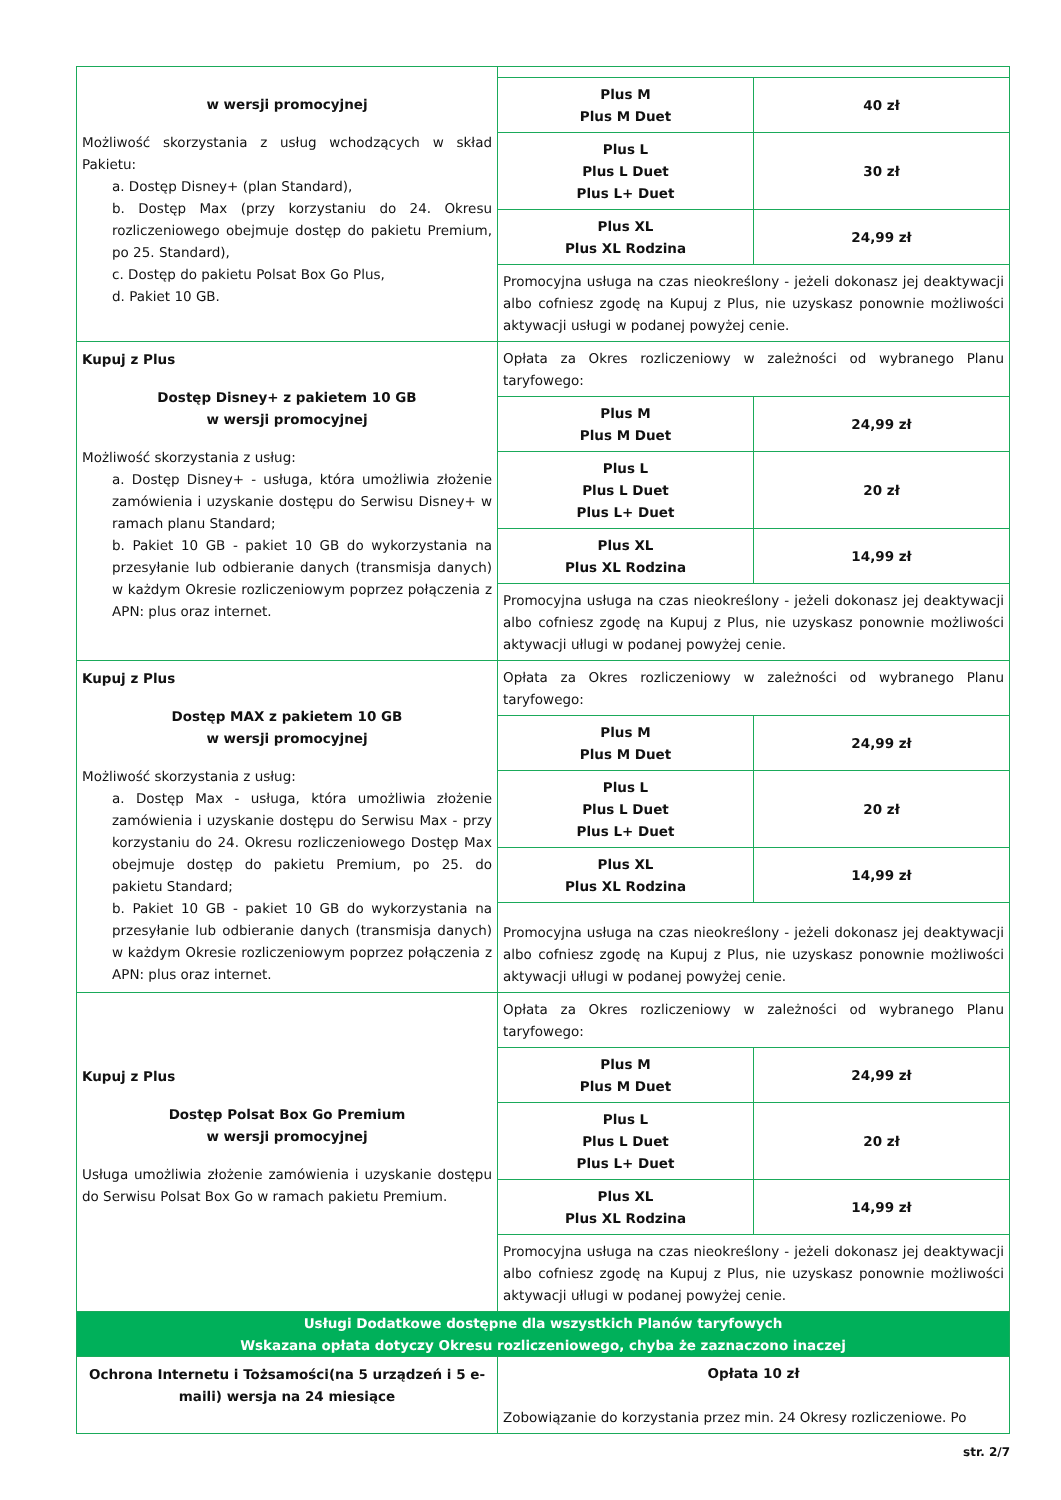| w wersji promocyjnej Możliwość skorzystania z usług wchodzących w skład Pakietu: a. Dostęp Disney+ (plan Standard), b. Dostęp Max (przy korzystaniu do 24. Okresu rozliczeniowego obejmuje dostęp do pakietu Premium, po 25. Standard), c. Dostęp do pakietu Polsat Box Go Plus, d. Pakiet 10 GB. | / Plus M Plus M Duet / 40 zł / / Plus L Plus L Duet Plus L+ Duet / 30 zł / / Plus XL Plus XL Rodzina / 24,99 zł / Promocyjna usługa na czas nieokreślony - jeżeli dokonasz jej deaktywacji albo cofniesz zgodę na Kupuj z Plus, nie uzyskasz ponownie możliwości aktywacji usługi w podanej powyżej cenie. |
| Kupuj z Plus Dostęp Disney+ z pakietem 10 GB w wersji promocyjnej Możliwość skorzystania z usług: a. Dostęp Disney+ - usługa, która umożliwia złożenie zamówienia i uzyskanie dostępu do Serwisu Disney+ w ramach planu Standard; b. Pakiet 10 GB - pakiet 10 GB do wykorzystania na przesyłanie lub odbieranie danych (transmisja danych) w każdym Okresie rozliczeniowym poprzez połączenia z APN: plus oraz internet. | Opłata za Okres rozliczeniowy w zależności od wybranego Planu taryfowego: / Plus M Plus M Duet / 24,99 zł / / Plus L Plus L Duet Plus L+ Duet / 20 zł / / Plus XL Plus XL Rodzina / 14,99 zł / Promocyjna usługa na czas nieokreślony - jeżeli dokonasz jej deaktywacji albo cofniesz zgodę na Kupuj z Plus, nie uzyskasz ponownie możliwości aktywacji ułlugi w podanej powyżej cenie. |
| Kupuj z Plus Dostęp MAX z pakietem 10 GB w wersji promocyjnej Możliwość skorzystania z usług: a. Dostęp Max - usługa, która umożliwia złożenie zamówienia i uzyskanie dostępu do Serwisu Max - przy korzystaniu do 24. Okresu rozliczeniowego Dostęp Max obejmuje dostęp do pakietu Premium, po 25. do pakietu Standard; b. Pakiet 10 GB - pakiet 10 GB do wykorzystania na przesyłanie lub odbieranie danych (transmisja danych) w każdym Okresie rozliczeniowym poprzez połączenia z APN: plus oraz internet. | Opłata za Okres rozliczeniowy w zależności od wybranego Planu taryfowego: / Plus M Plus M Duet / 24,99 zł / / Plus L Plus L Duet Plus L+ Duet / 20 zł / / Plus XL Plus XL Rodzina / 14,99 zł / Promocyjna usługa na czas nieokreślony - jeżeli dokonasz jej deaktywacji albo cofniesz zgodę na Kupuj z Plus, nie uzyskasz ponownie możliwości aktywacji ułlugi w podanej powyżej cenie. |
| Kupuj z Plus Dostęp Polsat Box Go Premium w wersji promocyjnej Usługa umożliwia złożenie zamówienia i uzyskanie dostępu do Serwisu Polsat Box Go w ramach pakietu Premium. | Opłata za Okres rozliczeniowy w zależności od wybranego Planu taryfowego: / Plus M Plus M Duet / 24,99 zł / / Plus L Plus L Duet Plus L+ Duet / 20 zł / / Plus XL Plus XL Rodzina / 14,99 zł / Promocyjna usługa na czas nieokreślony - jeżeli dokonasz jej deaktywacji albo cofniesz zgodę na Kupuj z Plus, nie uzyskasz ponownie możliwości aktywacji ułlugi w podanej powyżej cenie. |
| Usługi Dodatkowe dostępne dla wszystkich Planów taryfowych Wskazana opłata dotyczy Okresu rozliczeniowego, chyba że zaznaczono inaczej | |
| Ochrona Internetu i Tożsamości(na 5 urządzeń i 5 e-maili) wersja na 24 miesiące | Opłata 10 zł Zobowiązanie do korzystania przez min. 24 Okresy rozliczeniowe. Po |
str. 2/7